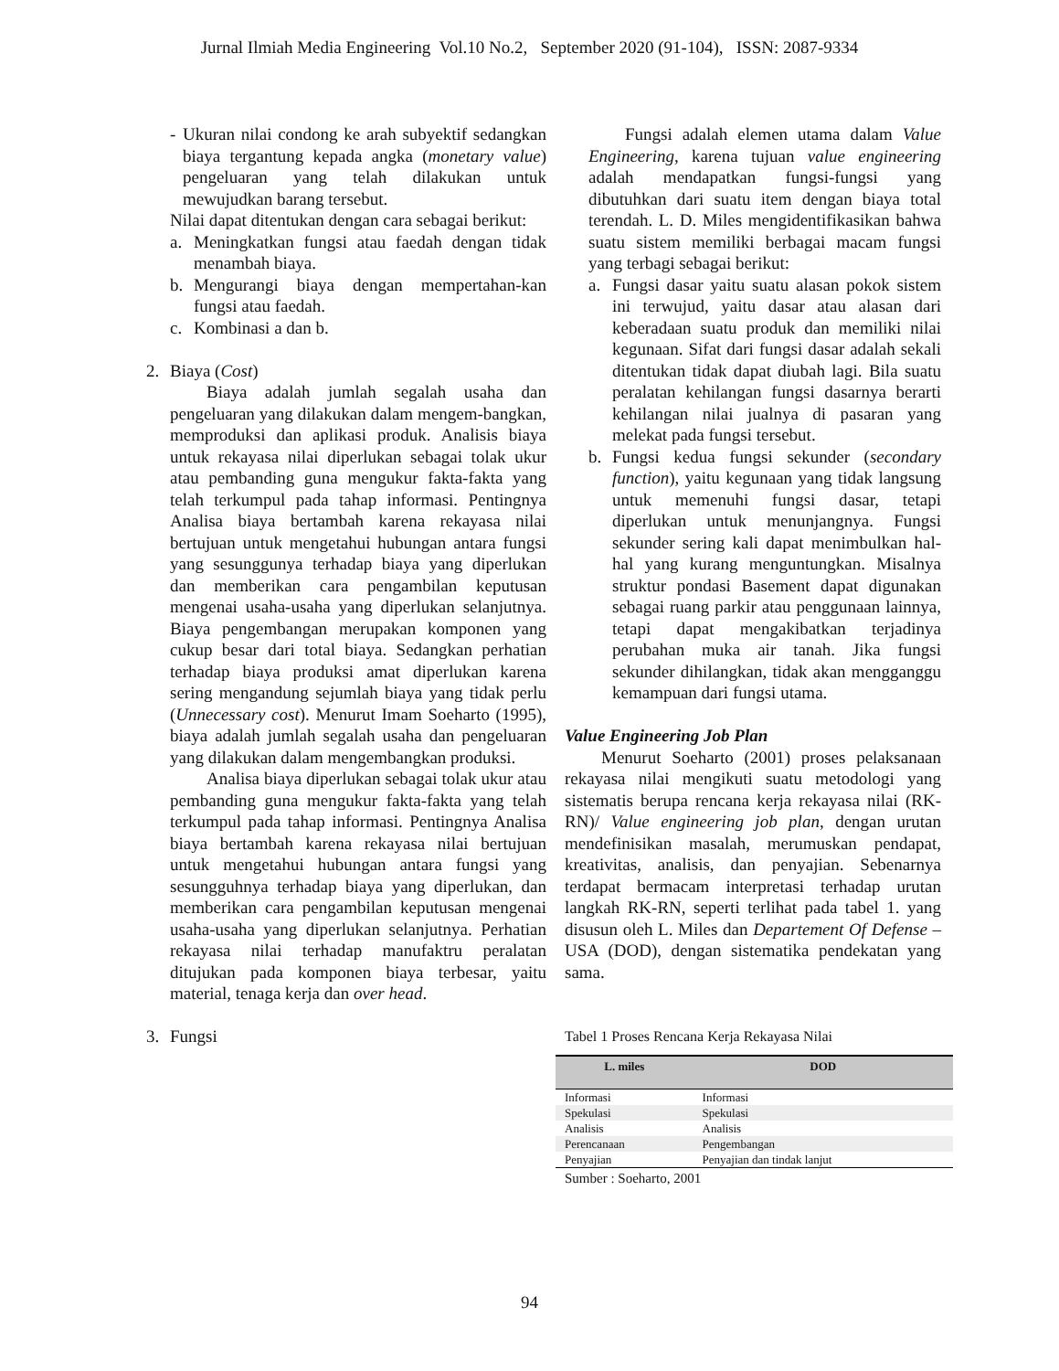Jurnal Ilmiah Media Engineering Vol.10 No.2, September 2020 (91-104), ISSN: 2087-9334
- Ukuran nilai condong ke arah subyektif sedangkan biaya tergantung kepada angka (monetary value) pengeluaran yang telah dilakukan untuk mewujudkan barang tersebut.
Nilai dapat ditentukan dengan cara sebagai berikut:
a. Meningkatkan fungsi atau faedah dengan tidak menambah biaya.
b. Mengurangi biaya dengan mempertahan-kan fungsi atau faedah.
c. Kombinasi a dan b.
2. Biaya (Cost)
Biaya adalah jumlah segalah usaha dan pengeluaran yang dilakukan dalam mengem-bangkan, memproduksi dan aplikasi produk. Analisis biaya untuk rekayasa nilai diperlukan sebagai tolak ukur atau pembanding guna mengukur fakta-fakta yang telah terkumpul pada tahap informasi. Pentingnya Analisa biaya bertambah karena rekayasa nilai bertujuan untuk mengetahui hubungan antara fungsi yang sesunggunya terhadap biaya yang diperlukan dan memberikan cara pengambilan keputusan mengenai usaha-usaha yang diperlukan selanjutnya. Biaya pengembangan merupakan komponen yang cukup besar dari total biaya. Sedangkan perhatian terhadap biaya produksi amat diperlukan karena sering mengandung sejumlah biaya yang tidak perlu (Unnecessary cost). Menurut Imam Soeharto (1995), biaya adalah jumlah segalah usaha dan pengeluaran yang dilakukan dalam mengembangkan produksi.
Analisa biaya diperlukan sebagai tolak ukur atau pembanding guna mengukur fakta-fakta yang telah terkumpul pada tahap informasi. Pentingnya Analisa biaya bertambah karena rekayasa nilai bertujuan untuk mengetahui hubungan antara fungsi yang sesungguhnya terhadap biaya yang diperlukan, dan memberikan cara pengambilan keputusan mengenai usaha-usaha yang diperlukan selanjutnya. Perhatian rekayasa nilai terhadap manufaktru peralatan ditujukan pada komponen biaya terbesar, yaitu material, tenaga kerja dan over head.
3. Fungsi
Fungsi adalah elemen utama dalam Value Engineering, karena tujuan value engineering adalah mendapatkan fungsi-fungsi yang dibutuhkan dari suatu item dengan biaya total terendah. L. D. Miles mengidentifikasikan bahwa suatu sistem memiliki berbagai macam fungsi yang terbagi sebagai berikut:
a. Fungsi dasar yaitu suatu alasan pokok sistem ini terwujud, yaitu dasar atau alasan dari keberadaan suatu produk dan memiliki nilai kegunaan. Sifat dari fungsi dasar adalah sekali ditentukan tidak dapat diubah lagi. Bila suatu peralatan kehilangan fungsi dasarnya berarti kehilangan nilai jualnya di pasaran yang melekat pada fungsi tersebut.
b. Fungsi kedua fungsi sekunder (secondary function), yaitu kegunaan yang tidak langsung untuk memenuhi fungsi dasar, tetapi diperlukan untuk menunjangnya. Fungsi sekunder sering kali dapat menimbulkan hal-hal yang kurang menguntungkan. Misalnya struktur pondasi Basement dapat digunakan sebagai ruang parkir atau penggunaan lainnya, tetapi dapat mengakibatkan terjadinya perubahan muka air tanah. Jika fungsi sekunder dihilangkan, tidak akan mengganggu kemampuan dari fungsi utama.
Value Engineering Job Plan
Menurut Soeharto (2001) proses pelaksanaan rekayasa nilai mengikuti suatu metodologi yang sistematis berupa rencana kerja rekayasa nilai (RK-RN)/ Value engineering job plan, dengan urutan mendefinisikan masalah, merumuskan pendapat, kreativitas, analisis, dan penyajian. Sebenarnya terdapat bermacam interpretasi terhadap urutan langkah RK-RN, seperti terlihat pada tabel 1. yang disusun oleh L. Miles dan Departement Of Defense – USA (DOD), dengan sistematika pendekatan yang sama.
Tabel 1 Proses Rencana Kerja Rekayasa Nilai
| L. miles | DOD |
| --- | --- |
| Informasi | Informasi |
| Spekulasi | Spekulasi |
| Analisis | Analisis |
| Perencanaan | Pengembangan |
| Penyajian | Penyajian dan tindak lanjut |
Sumber : Soeharto, 2001
94